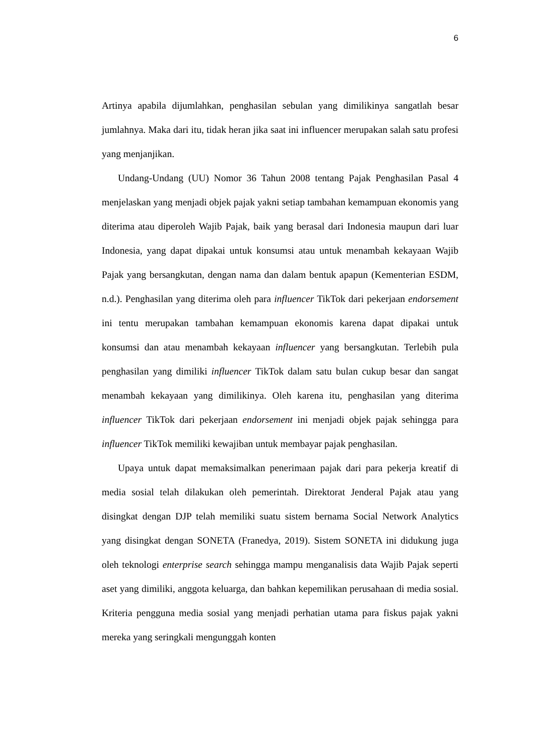6
Artinya apabila dijumlahkan, penghasilan sebulan yang dimilikinya sangatlah besar jumlahnya. Maka dari itu, tidak heran jika saat ini influencer merupakan salah satu profesi yang menjanjikan.
Undang-Undang (UU) Nomor 36 Tahun 2008 tentang Pajak Penghasilan Pasal 4 menjelaskan yang menjadi objek pajak yakni setiap tambahan kemampuan ekonomis yang diterima atau diperoleh Wajib Pajak, baik yang berasal dari Indonesia maupun dari luar Indonesia, yang dapat dipakai untuk konsumsi atau untuk menambah kekayaan Wajib Pajak yang bersangkutan, dengan nama dan dalam bentuk apapun (Kementerian ESDM, n.d.). Penghasilan yang diterima oleh para influencer TikTok dari pekerjaan endorsement ini tentu merupakan tambahan kemampuan ekonomis karena dapat dipakai untuk konsumsi dan atau menambah kekayaan influencer yang bersangkutan. Terlebih pula penghasilan yang dimiliki influencer TikTok dalam satu bulan cukup besar dan sangat menambah kekayaan yang dimilikinya. Oleh karena itu, penghasilan yang diterima influencer TikTok dari pekerjaan endorsement ini menjadi objek pajak sehingga para influencer TikTok memiliki kewajiban untuk membayar pajak penghasilan.
Upaya untuk dapat memaksimalkan penerimaan pajak dari para pekerja kreatif di media sosial telah dilakukan oleh pemerintah. Direktorat Jenderal Pajak atau yang disingkat dengan DJP telah memiliki suatu sistem bernama Social Network Analytics yang disingkat dengan SONETA (Franedya, 2019). Sistem SONETA ini didukung juga oleh teknologi enterprise search sehingga mampu menganalisis data Wajib Pajak seperti aset yang dimiliki, anggota keluarga, dan bahkan kepemilikan perusahaan di media sosial. Kriteria pengguna media sosial yang menjadi perhatian utama para fiskus pajak yakni mereka yang seringkali mengunggah konten